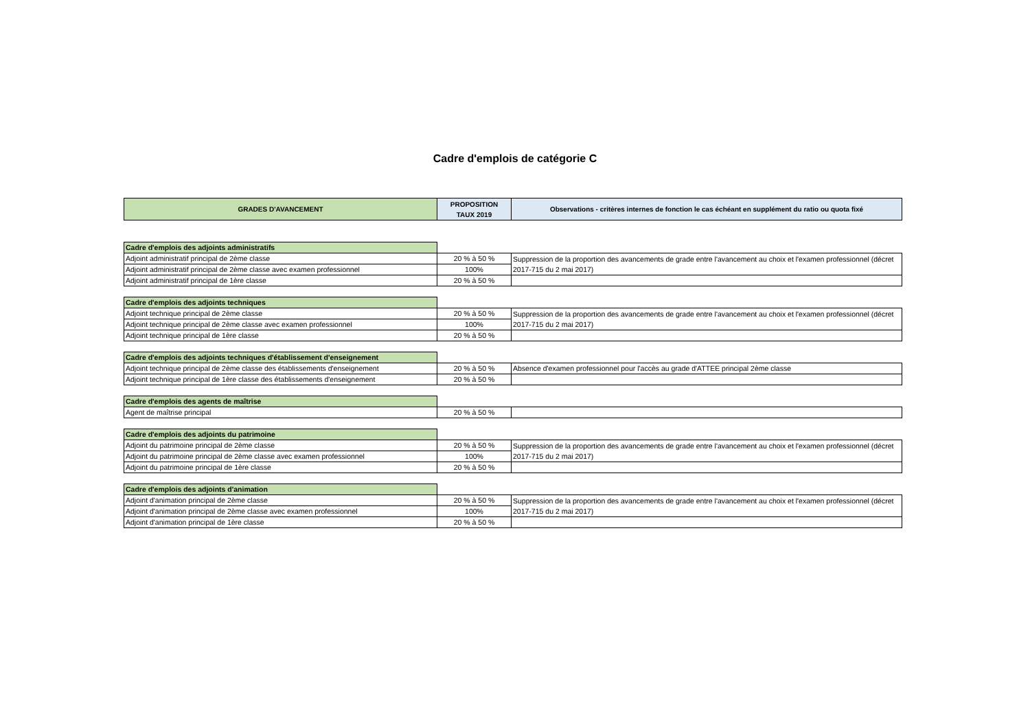Cadre d'emplois de catégorie C
| GRADES D'AVANCEMENT | PROPOSITION TAUX 2019 | Observations - critères internes de fonction le cas échéant en supplément du ratio ou quota fixé |
| --- | --- | --- |
| Cadre d'emplois des adjoints administratifs | | |
| Adjoint administratif principal de 2ème classe | 20 % à 50 % | Suppression de la proportion des avancements de grade entre l'avancement au choix et l'examen professionnel (décret 2017-715 du 2 mai 2017) |
| Adjoint administratif principal de 2ème classe avec examen professionnel | 100% | |
| Adjoint administratif principal de 1ère classe | 20 % à 50 % | |
| Cadre d'emplois des adjoints techniques | | |
| Adjoint technique principal de 2ème classe | 20 % à 50 % | Suppression de la proportion des avancements de grade entre l'avancement au choix et l'examen professionnel (décret 2017-715 du 2 mai 2017) |
| Adjoint technique principal de 2ème classe avec examen professionnel | 100% | |
| Adjoint technique principal de 1ère classe | 20 % à 50 % | |
| Cadre d'emplois des adjoints techniques d'établissement d'enseignement | | |
| Adjoint technique principal de 2ème classe des établissements d'enseignement | 20 % à 50 % | Absence d'examen professionnel pour l'accès au grade d'ATTEE principal 2ème classe |
| Adjoint technique principal de 1ère classe des établissements d'enseignement | 20 % à 50 % | |
| Cadre d'emplois des agents de maîtrise | | |
| Agent de maîtrise principal | 20 % à 50 % | |
| Cadre d'emplois des adjoints du patrimoine | | |
| Adjoint du patrimoine principal de 2ème classe | 20 % à 50 % | Suppression de la proportion des avancements de grade entre l'avancement au choix et l'examen professionnel (décret 2017-715 du 2 mai 2017) |
| Adjoint du patrimoine principal de 2ème classe avec examen professionnel | 100% | |
| Adjoint du patrimoine principal de 1ère classe | 20 % à 50 % | |
| Cadre d'emplois des adjoints d'animation | | |
| Adjoint d'animation principal de 2ème classe | 20 % à 50 % | Suppression de la proportion des avancements de grade entre l'avancement au choix et l'examen professionnel (décret 2017-715 du 2 mai 2017) |
| Adjoint d'animation principal de 2ème classe avec examen professionnel | 100% | |
| Adjoint d'animation principal de 1ère classe | 20 % à 50 % | |